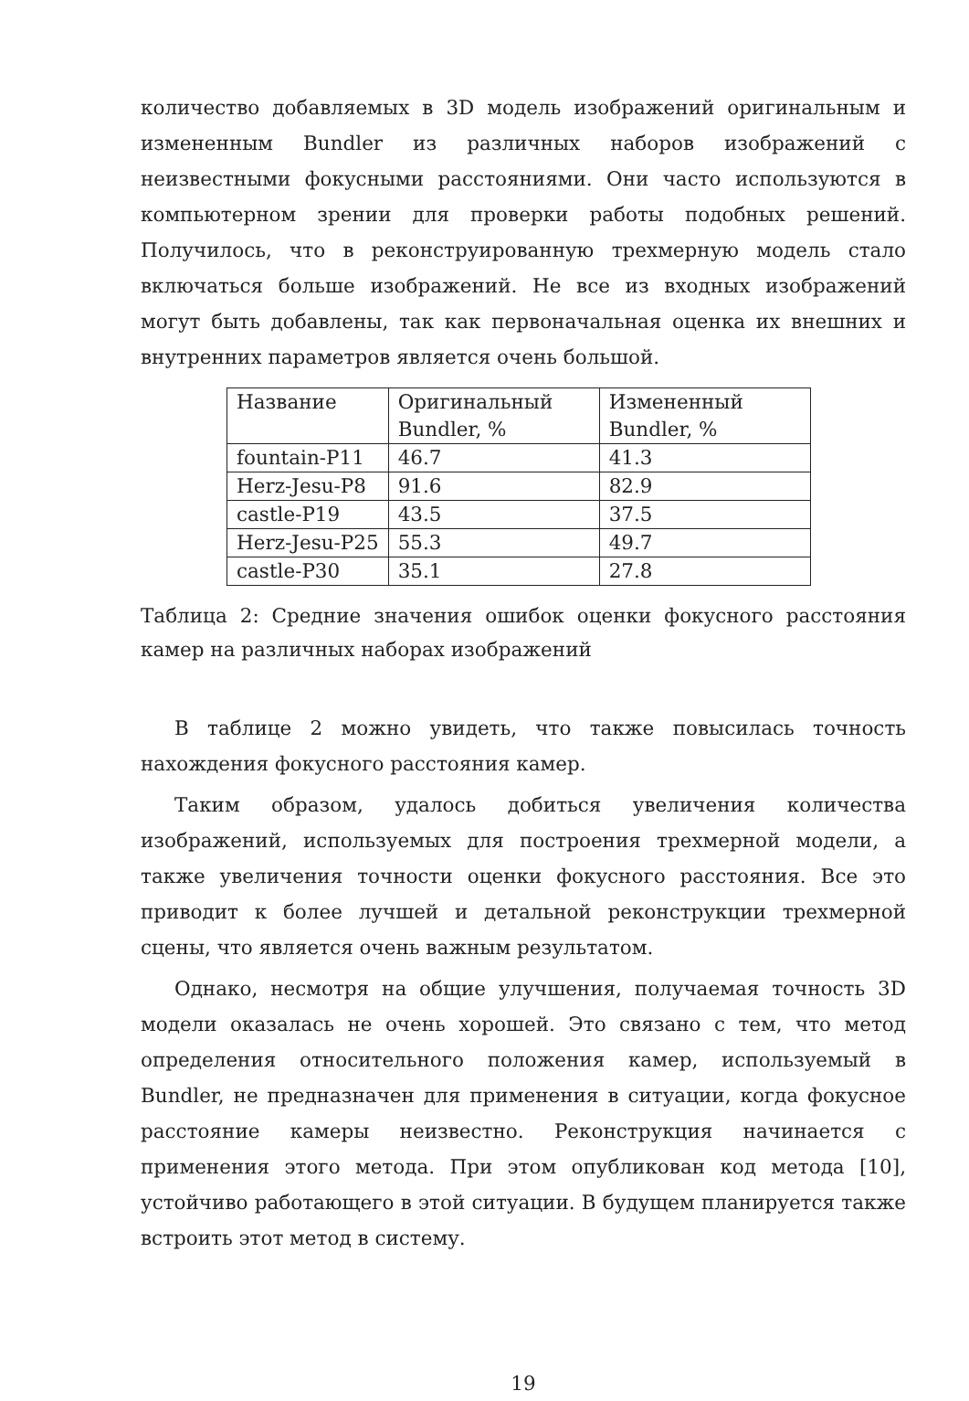количество добавляемых в 3D модель изображений оригинальным и измененным Bundler из различных наборов изображений с неизвестными фокусными расстояниями. Они часто используются в компьютерном зрении для проверки работы подобных решений. Получилось, что в реконструированную трехмерную модель стало включаться больше изображений. Не все из входных изображений могут быть добавлены, так как первоначальная оценка их внешних и внутренних параметров является очень большой.
| Название | Оригинальный Bundler, % | Измененный Bundler, % |
| fountain-P11 | 46.7 | 41.3 |
| Herz-Jesu-P8 | 91.6 | 82.9 |
| castle-P19 | 43.5 | 37.5 |
| Herz-Jesu-P25 | 55.3 | 49.7 |
| castle-P30 | 35.1 | 27.8 |
Таблица 2: Средние значения ошибок оценки фокусного расстояния камер на различных наборах изображений
В таблице 2 можно увидеть, что также повысилась точность нахождения фокусного расстояния камер.
Таким образом, удалось добиться увеличения количества изображений, используемых для построения трехмерной модели, а также увеличения точности оценки фокусного расстояния. Все это приводит к более лучшей и детальной реконструкции трехмерной сцены, что является очень важным результатом.
Однако, несмотря на общие улучшения, получаемая точность 3D модели оказалась не очень хорошей. Это связано с тем, что метод определения относительного положения камер, используемый в Bundler, не предназначен для применения в ситуации, когда фокусное расстояние камеры неизвестно. Реконструкция начинается с применения этого метода. При этом опубликован код метода [10], устойчиво работающего в этой ситуации. В будущем планируется также встроить этот метод в систему.
19